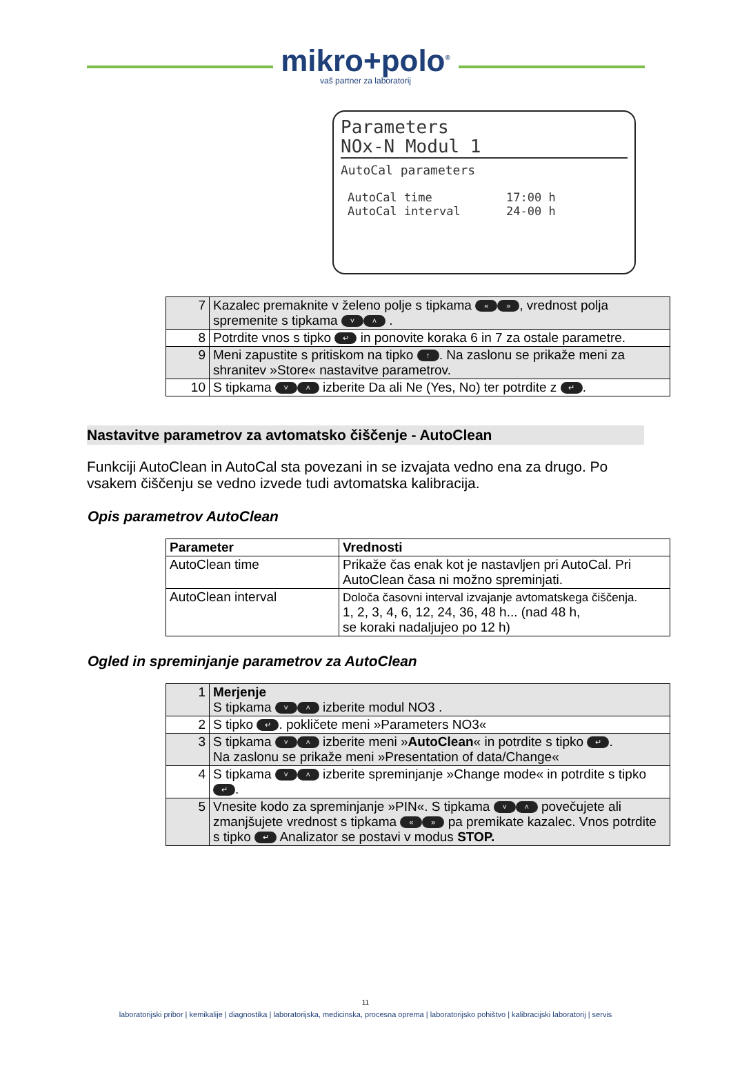mikro+polo<sup>®</sup>
vaš partner za laboratorij
Parameters
NOx-N Modul 1
AutoCal parameters
AutoCal time 17:00 h
AutoCal interval 24-00 h
| 7 | Kazalec premaknite v želeno polje s tipkama « » , vrednost polja spremenite s tipkama ˅ ˄ . |
| 8 | Potrdite vnos s tipko ↵ in ponovite koraka 6 in 7 za ostale parametre. |
| 9 | Meni zapustite s pritiskom na tipko ↑ . Na zaslonu se prikaže meni za shranitev »Store« nastavitve parametrov. |
| 10 | S tipkama ˅ ˄ izberite Da ali Ne (Yes, No) ter potrdite z ↵ . |
Nastavitve parametrov za avtomatsko čiščenje - AutoClean
Funkciji AutoClean in AutoCal sta povezani in se izvajata vedno ena za drugo. Po vsakem čiščenju se vedno izvede tudi avtomatska kalibracija.
Opis parametrov AutoClean
| Parameter | Vrednosti |
| --- | --- |
| AutoClean time | Prikaže čas enak kot je nastavljen pri AutoCal. Pri AutoClean časa ni možno spreminjati. |
| AutoClean interval | Določa časovni interval izvajanje avtomatskega čiščenja. 1, 2, 3, 4, 6, 12, 24, 36, 48 h... (nad 48 h, se koraki nadaljujeo po 12 h) |
Ogled in spreminjanje parametrov za AutoClean
| 1 | Merjenje S tipkama ˅ ˄ izberite modul NO3 . |
| 2 | S tipko ↵ . pokličete meni »Parameters NO3« |
| 3 | S tipkama ˅ ˄ izberite meni » AutoClean « in potrdite s tipko ↵ . Na zaslonu se prikaže meni »Presentation of data/Change« |
| 4 | S tipkama ˅ ˄ izberite spreminjanje »Change mode« in potrdite s tipko ↵ . |
| 5 | Vnesite kodo za spreminjanje »PIN«. S tipkama ˅ ˄ povečujete ali zmanjšujete vrednost s tipkama « » pa premikate kazalec. Vnos potrdite s tipko ↵ Analizator se postavi v modus STOP. |
11
laboratorijski pribor | kemikalije | diagnostika | laboratorijska, medicinska, procesna oprema | laboratorijsko pohištvo | kalibracijski laboratorij | servis